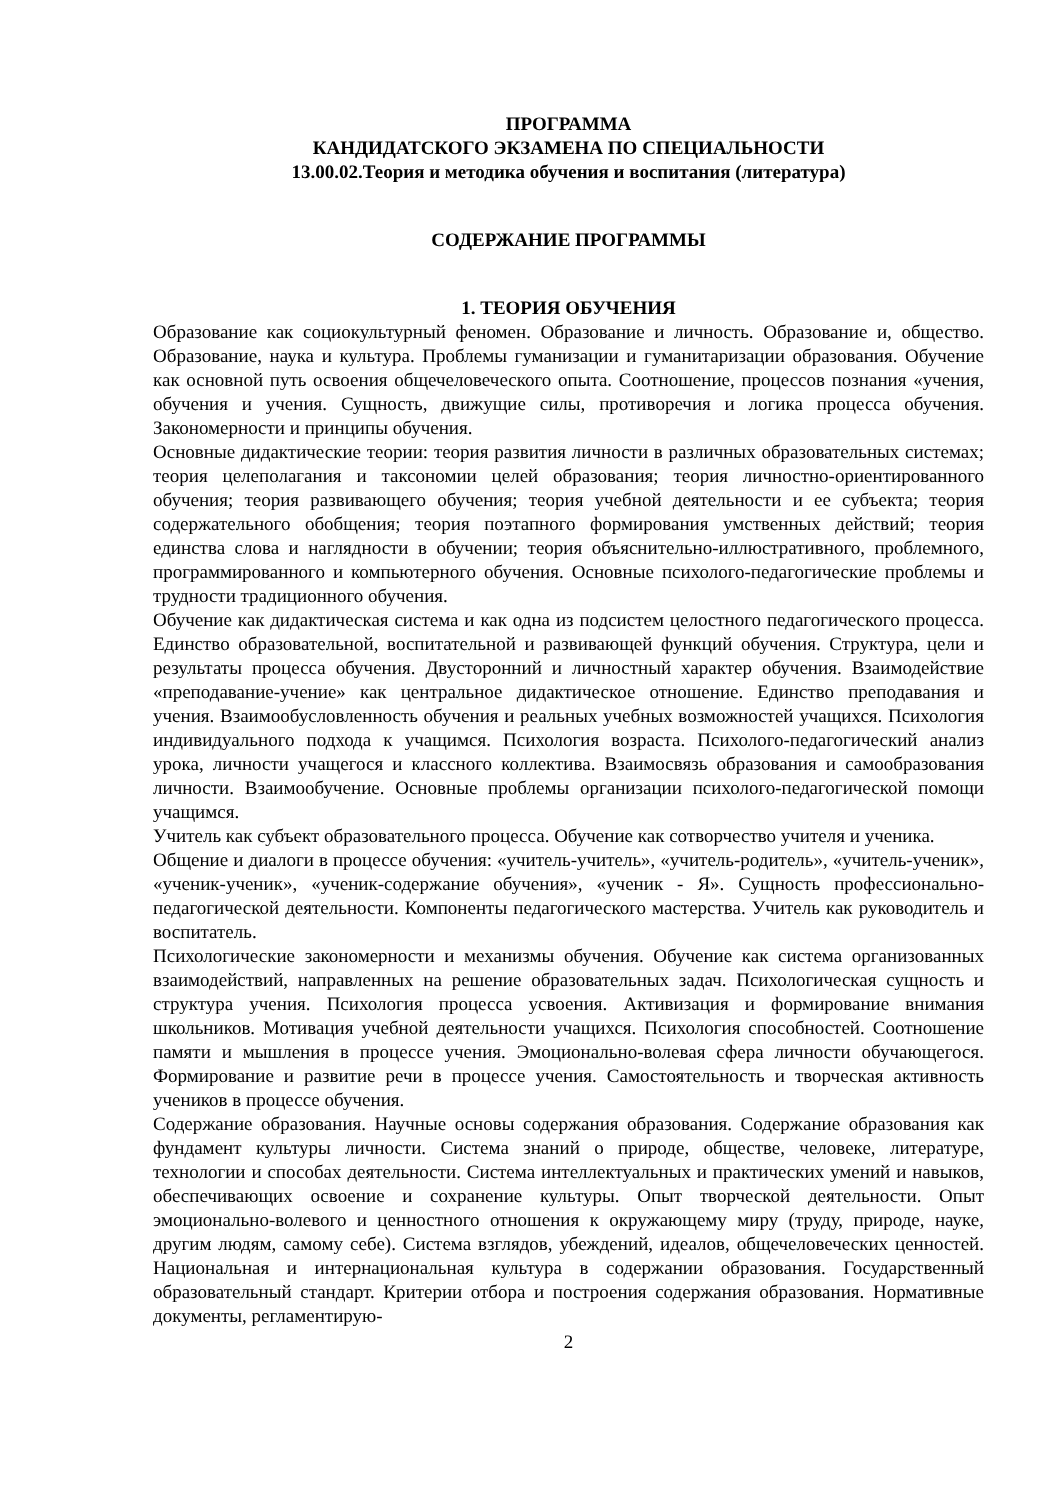ПРОГРАММА
КАНДИДАТСКОГО ЭКЗАМЕНА ПО СПЕЦИАЛЬНОСТИ
13.00.02.Теория и методика обучения и воспитания (литература)
СОДЕРЖАНИЕ ПРОГРАММЫ
1. ТЕОРИЯ ОБУЧЕНИЯ
Образование как социокультурный феномен. Образование и личность. Образование и, общество. Образование, наука и культура. Проблемы гуманизации и гуманитаризации образования. Обучение как основной путь освоения общечеловеческого опыта. Соотношение, процессов познания «учения, обучения и учения. Сущность, движущие силы, противоречия и логика процесса обучения. Закономерности и принципы обучения.
Основные дидактические теории: теория развития личности в различных образовательных системах; теория целеполагания и таксономии целей образования; теория личностно-ориентированного обучения; теория развивающего обучения; теория учебной деятельности и ее субъекта; теория содержательного обобщения; теория поэтапного формирования умственных действий; теория единства слова и наглядности в обучении; теория объяснительно-иллюстративного, проблемного, программированного и компьютерного обучения. Основные психолого-педагогические проблемы и трудности традиционного обучения.
Обучение как дидактическая система и как одна из подсистем целостного педагогического процесса. Единство образовательной, воспитательной и развивающей функций обучения. Структура, цели и результаты процесса обучения. Двусторонний и личностный характер обучения. Взаимодействие «преподавание-учение» как центральное дидактическое отношение. Единство преподавания и учения. Взаимообусловленность обучения и реальных учебных возможностей учащихся. Психология индивидуального подхода к учащимся. Психология возраста. Психолого-педагогический анализ урока, личности учащегося и классного коллектива. Взаимосвязь образования и самообразования личности. Взаимообучение. Основные проблемы организации психолого-педагогической помощи учащимся.
Учитель как субъект образовательного процесса. Обучение как сотворчество учителя и ученика.
Общение и диалоги в процессе обучения: «учитель-учитель», «учитель-родитель», «учитель-ученик», «ученик-ученик», «ученик-содержание обучения», «ученик - Я». Сущность профессионально-педагогической деятельности. Компоненты педагогического мастерства. Учитель как руководитель и воспитатель.
Психологические закономерности и механизмы обучения. Обучение как система организованных взаимодействий, направленных на решение образовательных задач. Психологическая сущность и структура учения. Психология процесса усвоения. Активизация и формирование внимания школьников. Мотивация учебной деятельности учащихся. Психология способностей. Соотношение памяти и мышления в процессе учения. Эмоционально-волевая сфера личности обучающегося. Формирование и развитие речи в процессе учения. Самостоятельность и творческая активность учеников в процессе обучения.
Содержание образования. Научные основы содержания образования. Содержание образования как фундамент культуры личности. Система знаний о природе, обществе, человеке, литературе, технологии и способах деятельности. Система интеллектуальных и практических умений и навыков, обеспечивающих освоение и сохранение культуры. Опыт творческой деятельности. Опыт эмоционально-волевого и ценностного отношения к окружающему миру (труду, природе, науке, другим людям, самому себе). Система взглядов, убеждений, идеалов, общечеловеческих ценностей. Национальная и интернациональная культура в содержании образования. Государственный образовательный стандарт. Критерии отбора и построения содержания образования. Нормативные документы, регламентирую-
2